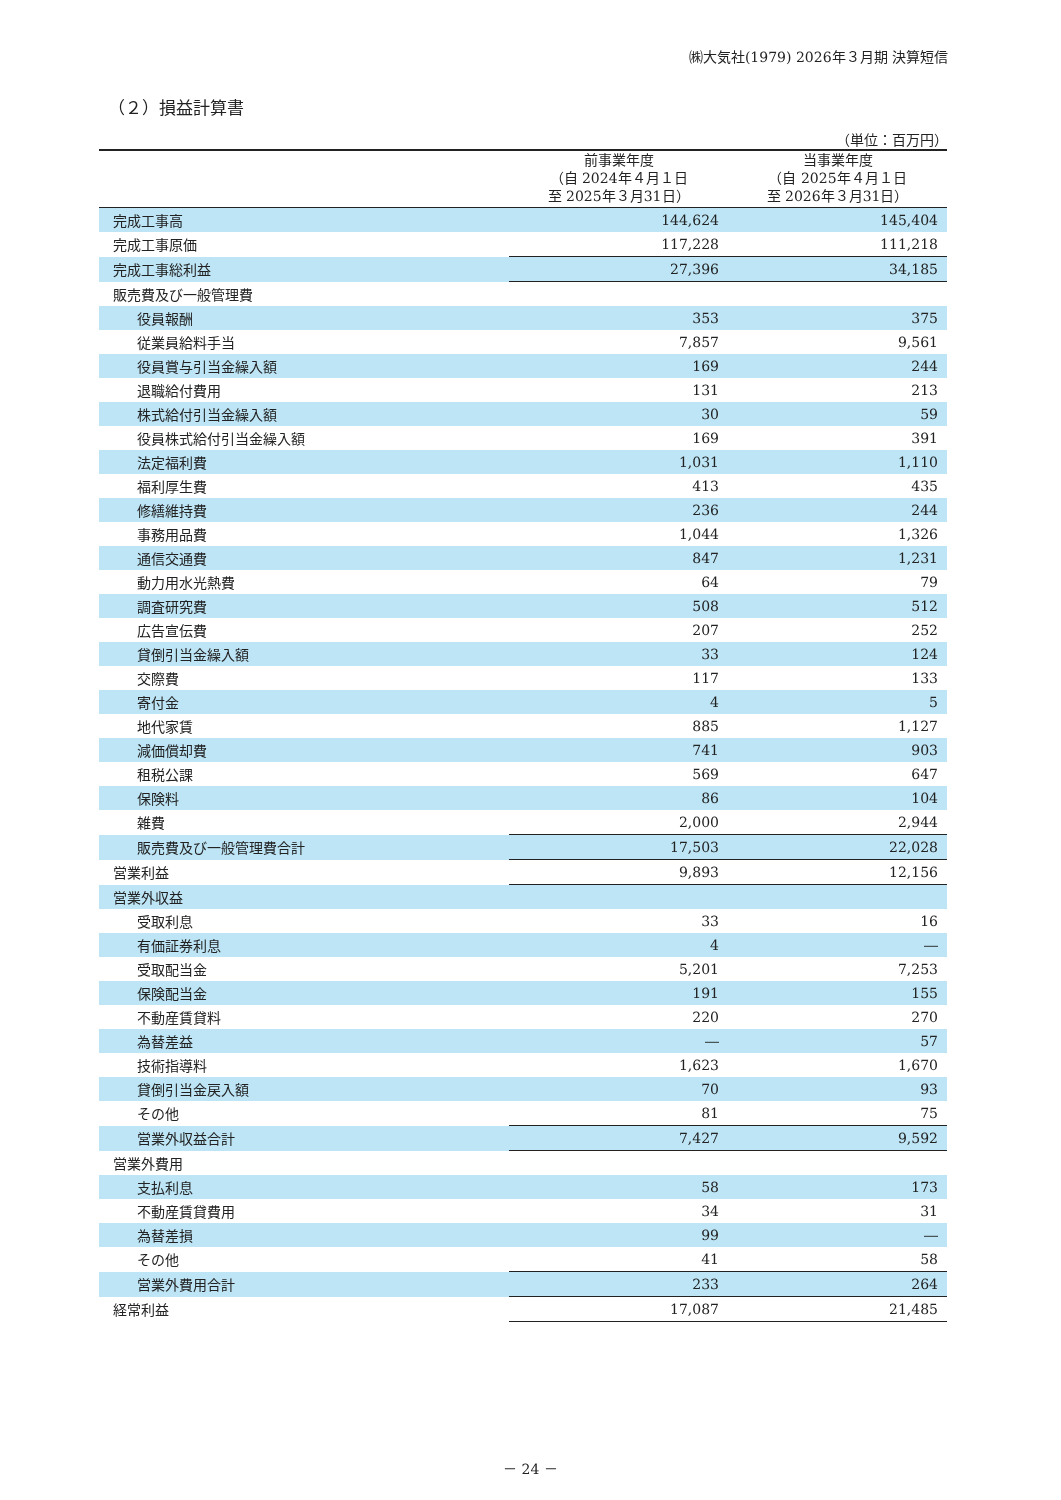㈱大気社(1979) 2026年３月期 決算短信
（２）損益計算書
（単位：百万円）
| | 前事業年度 （自 2024年４月１日 至 2025年３月31日） | 当事業年度 （自 2025年４月１日 至 2026年３月31日） |
| --- | --- | --- |
| 完成工事高 | 144,624 | 145,404 |
| 完成工事原価 | 117,228 | 111,218 |
| 完成工事総利益 | 27,396 | 34,185 |
| 販売費及び一般管理費 | | |
| 役員報酬 | 353 | 375 |
| 従業員給料手当 | 7,857 | 9,561 |
| 役員賞与引当金繰入額 | 169 | 244 |
| 退職給付費用 | 131 | 213 |
| 株式給付引当金繰入額 | 30 | 59 |
| 役員株式給付引当金繰入額 | 169 | 391 |
| 法定福利費 | 1,031 | 1,110 |
| 福利厚生費 | 413 | 435 |
| 修繕維持費 | 236 | 244 |
| 事務用品費 | 1,044 | 1,326 |
| 通信交通費 | 847 | 1,231 |
| 動力用水光熱費 | 64 | 79 |
| 調査研究費 | 508 | 512 |
| 広告宣伝費 | 207 | 252 |
| 貸倒引当金繰入額 | 33 | 124 |
| 交際費 | 117 | 133 |
| 寄付金 | 4 | 5 |
| 地代家賃 | 885 | 1,127 |
| 減価償却費 | 741 | 903 |
| 租税公課 | 569 | 647 |
| 保険料 | 86 | 104 |
| 雑費 | 2,000 | 2,944 |
| 販売費及び一般管理費合計 | 17,503 | 22,028 |
| 営業利益 | 9,893 | 12,156 |
| 営業外収益 | | |
| 受取利息 | 33 | 16 |
| 有価証券利息 | 4 | ― |
| 受取配当金 | 5,201 | 7,253 |
| 保険配当金 | 191 | 155 |
| 不動産賃貸料 | 220 | 270 |
| 為替差益 | ― | 57 |
| 技術指導料 | 1,623 | 1,670 |
| 貸倒引当金戻入額 | 70 | 93 |
| その他 | 81 | 75 |
| 営業外収益合計 | 7,427 | 9,592 |
| 営業外費用 | | |
| 支払利息 | 58 | 173 |
| 不動産賃貸費用 | 34 | 31 |
| 為替差損 | 99 | ― |
| その他 | 41 | 58 |
| 営業外費用合計 | 233 | 264 |
| 経常利益 | 17,087 | 21,485 |
－ 24 －